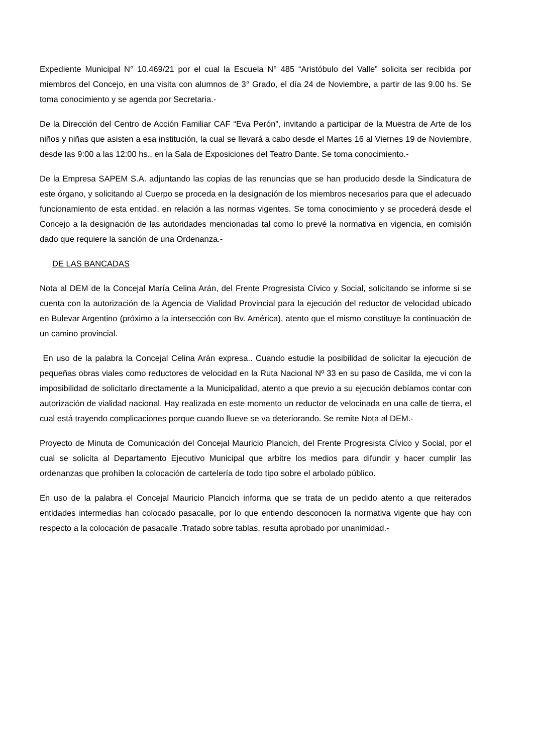Expediente Municipal N° 10.469/21 por el cual la Escuela N° 485 “Aristóbulo del Valle” solicita ser recibida por miembros del Concejo, en una visita con alumnos de 3° Grado, el día 24 de Noviembre, a partir de las 9.00 hs. Se toma conocimiento y se agenda por Secretaria.-
De la Dirección del Centro de Acción Familiar CAF “Eva Perón”, invitando a participar de la Muestra de Arte de los niños y niñas que asisten a esa institución, la cual se llevará a cabo desde el Martes 16 al Viernes 19 de Noviembre, desde las 9:00 a las 12:00 hs., en la Sala de Exposiciones del Teatro Dante. Se toma conocimiento.-
De la Empresa SAPEM S.A. adjuntando las copias de las renuncias que se han producido desde la Sindicatura de este órgano, y solicitando al Cuerpo se proceda en la designación de los miembros necesarios para que el adecuado funcionamiento de esta entidad, en relación a las normas vigentes. Se toma conocimiento y se procederá desde el Concejo a la designación de las autoridades mencionadas tal como lo prevé la normativa en vigencia, en comisión dado que requiere la sanción de una Ordenanza.-
DE LAS BANCADAS
Nota al DEM de la Concejal María Celina Arán, del Frente Progresista Cívico y Social, solicitando se informe si se cuenta con la autorización de la Agencia de Vialidad Provincial para la ejecución del reductor de velocidad ubicado en Bulevar Argentino (próximo a la intersección con Bv. América), atento que el mismo constituye la continuación de un camino provincial.
En uso de la palabra la Concejal Celina Arán expresa.. Cuando estudie la posibilidad de solicitar la ejecución de pequeñas obras viales como reductores de velocidad en la Ruta Nacional Nº 33 en su paso de Casilda, me vi con la imposibilidad de solicitarlo directamente a la Municipalidad, atento a que previo a su ejecución debíamos contar con autorización de vialidad nacional. Hay realizada en este momento un reductor de velocinada en una calle de tierra, el cual está trayendo complicaciones porque cuando llueve se va deteriorando. Se remite Nota al DEM.-
Proyecto de Minuta de Comunicación del Concejal Mauricio Plancich, del Frente Progresista Cívico y Social, por el cual se solicita al Departamento Ejecutivo Municipal que arbitre los medios para difundir y hacer cumplir las ordenanzas que prohíben la colocación de cartelería de todo tipo sobre el arbolado público.
En uso de la palabra el Concejal Mauricio Plancich informa que se trata de un pedido atento a que reiterados entidades intermedias han colocado pasacalle, por lo que entiendo desconocen la normativa vigente que hay con respecto a la colocación de pasacalle .Tratado sobre tablas, resulta aprobado por unanimidad.-